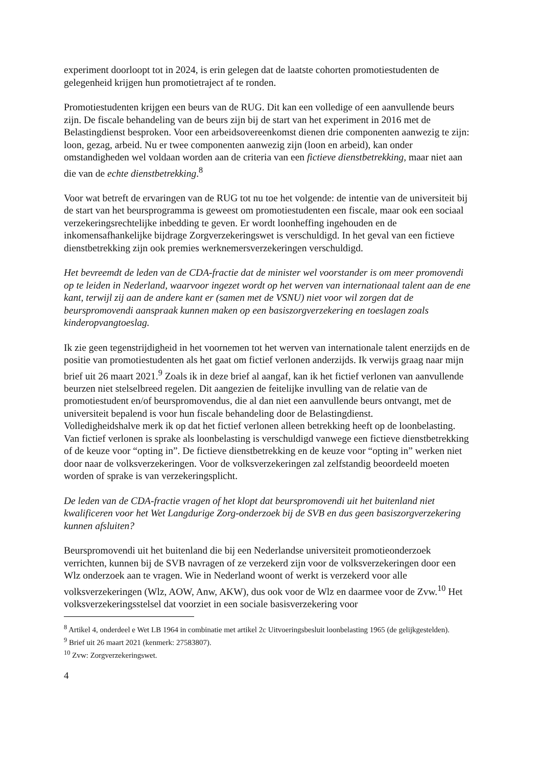experiment doorloopt tot in 2024, is erin gelegen dat de laatste cohorten promotiestudenten de gelegenheid krijgen hun promotietraject af te ronden.
Promotiestudenten krijgen een beurs van de RUG. Dit kan een volledige of een aanvullende beurs zijn. De fiscale behandeling van de beurs zijn bij de start van het experiment in 2016 met de Belastingdienst besproken. Voor een arbeidsovereenkomst dienen drie componenten aanwezig te zijn: loon, gezag, arbeid. Nu er twee componenten aanwezig zijn (loon en arbeid), kan onder omstandigheden wel voldaan worden aan de criteria van een fictieve dienstbetrekking, maar niet aan die van de echte dienstbetrekking.<sup>8</sup>
Voor wat betreft de ervaringen van de RUG tot nu toe het volgende: de intentie van de universiteit bij de start van het beursprogramma is geweest om promotiestudenten een fiscale, maar ook een sociaal verzekeringsrechtelijke inbedding te geven. Er wordt loonheffing ingehouden en de inkomensafhankelijke bijdrage Zorgverzekeringswet is verschuldigd. In het geval van een fictieve dienstbetrekking zijn ook premies werknemersverzekeringen verschuldigd.
Het bevreemdt de leden van de CDA-fractie dat de minister wel voorstander is om meer promovendi op te leiden in Nederland, waarvoor ingezet wordt op het werven van internationaal talent aan de ene kant, terwijl zij aan de andere kant er (samen met de VSNU) niet voor wil zorgen dat de beurspromovendi aanspraak kunnen maken op een basiszorgverzekering en toeslagen zoals kinderopvangtoeslag.
Ik zie geen tegenstrijdigheid in het voornemen tot het werven van internationale talent enerzijds en de positie van promotiestudenten als het gaat om fictief verlonen anderzijds. Ik verwijs graag naar mijn brief uit 26 maart 2021.<sup>9</sup> Zoals ik in deze brief al aangaf, kan ik het fictief verlonen van aanvullende beurzen niet stelselbreed regelen. Dit aangezien de feitelijke invulling van de relatie van de promotiestudent en/of beurspromovendus, die al dan niet een aanvullende beurs ontvangt, met de universiteit bepalend is voor hun fiscale behandeling door de Belastingdienst.
Volledigheidshalve merk ik op dat het fictief verlonen alleen betrekking heeft op de loonbelasting. Van fictief verlonen is sprake als loonbelasting is verschuldigd vanwege een fictieve dienstbetrekking of de keuze voor “opting in”. De fictieve dienstbetrekking en de keuze voor “opting in” werken niet door naar de volksverzekeringen. Voor de volksverzekeringen zal zelfstandig beoordeeld moeten worden of sprake is van verzekeringsplicht.
De leden van de CDA-fractie vragen of het klopt dat beurspromovendi uit het buitenland niet kwalificeren voor het Wet Langdurige Zorg-onderzoek bij de SVB en dus geen basiszorgverzekering kunnen afsluiten?
Beurspromovendi uit het buitenland die bij een Nederlandse universiteit promotieonderzoek verrichten, kunnen bij de SVB navragen of ze verzekerd zijn voor de volksverzekeringen door een Wlz onderzoek aan te vragen. Wie in Nederland woont of werkt is verzekerd voor alle volksverzekeringen (Wlz, AOW, Anw, AKW), dus ook voor de Wlz en daarmee voor de Zvw.<sup>10</sup> Het volksverzekeringsstelsel dat voorziet in een sociale basisverzekering voor
<sup>8</sup> Artikel 4, onderdeel e Wet LB 1964 in combinatie met artikel 2c Uitvoeringsbesluit loonbelasting 1965 (de gelijkgestelden).
<sup>9</sup> Brief uit 26 maart 2021 (kenmerk: 27583807).
<sup>10</sup> Zvw: Zorgverzekeringswet.
4